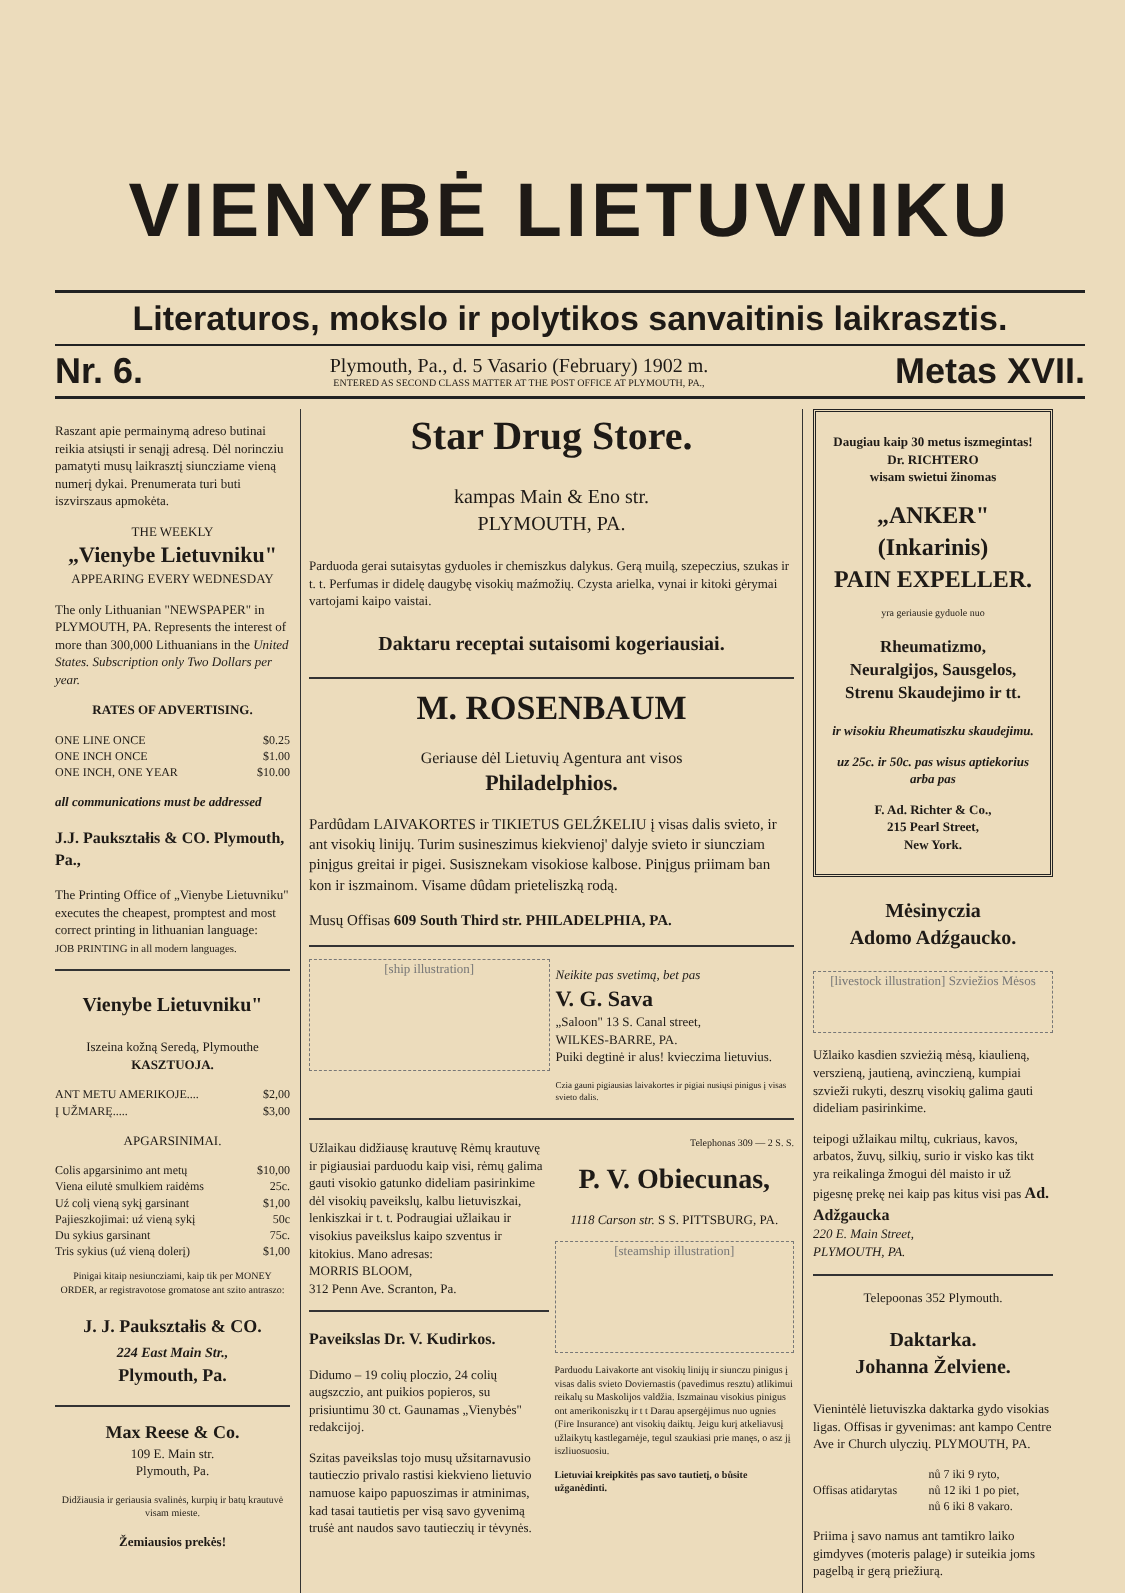VIENYBĖ LIETUVNIKU
Literaturos, mokslo ir polytikos sanvaitinis laikrasztis.
Nr. 6.
Plymouth, Pa., d. 5 Vasario (February) 1902 m.
ENTERED AS SECOND CLASS MATTER AT THE POST OFFICE AT PLYMOUTH, PA.,
Metas XVII.
Raszant apie permainymą adreso butinai reikia atsiųsti ir senąjį adresą. Dėl norincziu pamatyti musų laikrasztį siuncziame vieną numerį dykai. Prenumerata turi buti iszvirszaus apmokėta.
THE WEEKLY
„Vienybe Lietuvniku"
APPEARING EVERY WEDNESDAY
The only Lithuanian "NEWSPAPER" in PLYMOUTH, PA. Represents the interest of more than 300,000 Lithuanians in the United States. Subscription only Two Dollars per year.
RATES OF ADVERTISING.
| ONE LINE ONCE | $0.25 |
| ONE INCH ONCE | $1.00 |
| ONE INCH, ONE YEAR | $10.00 |
all communications must be addressed
J.J. Paukształis & CO. Plymouth, Pa.,
The Printing Office of „Vienybe Lietuvniku" executes the cheapest, promptest and most correct printing in lithuanian language:
JOB PRINTING in all modern languages.
Vienybe Lietuvniku"
Iszeina kožną Seredą, Plymouthe
KASZTUOJA.
| ANT METU AMERIKOJE.... | $2,00 |
| Į UŽMARĘ..... | $3,00 |
APGARSINIMAI.
| Colis apgarsinimo ant metų | $10,00 |
| Viena eilutė smulkiem raidėms | 25c. |
| Uź colį vieną sykį garsinant | $1,00 |
| Pajieszkojimai: uź vieną sykį | 50c |
| Du sykius garsinant | 75c. |
| Tris sykius (uź vieną dolerį) | $1,00 |
Pinigai kitaip nesiuncziami, kaip tik per MONEY ORDER, ar registravotose gromatose ant szito antraszo:
J. J. Paukształis & CO.
224 East Main Str.,
Plymouth, Pa.
Max Reese & Co.
109 E. Main str.
Plymouth, Pa.
Didžiausia ir geriausia svalinės, kurpių ir batų krautuvė visam mieste.
Žemiausios prekės!
Star Drug Store.
kampas Main & Eno str.
PLYMOUTH, PA.
Parduoda gerai sutaisytas gyduoles ir chemiszkus dalykus. Gerą muilą, szepeczius, szukas ir t. t. Perfumas ir didelę daugybę visokių maźmožių. Czysta arielka, vynai ir kitoki gėrymai vartojami kaipo vaistai.
Daktaru receptai sutaisomi kogeriausiai.
M. ROSENBAUM
Geriause dėl Lietuvių Agentura ant visos
Philadelphios.
Pardûdam LAIVAKORTES ir TIKIETUS GELŹKELIU į visas dalis svieto, ir ant visokių linijų. Turim susineszimus kiekvienoj' dalyje svieto ir siuncziam pinįgus greitai ir pigei. Susisznekam visokiose kalbose. Pinįgus priimam ban kon ir iszmainom. Visame dûdam prieteliszką rodą.
Musų Offisas 609 South Third str. PHILADELPHIA, PA.
[ship illustration]
Neikite pas svetimą, bet pas
V. G. Sava
„Saloon" 13 S. Canal street,
WILKES-BARRE, PA.
Puiki degtinė ir alus! kvieczima lietuvius.
Czia gauni pigiausias laivakortes ir pigiai nusiųsi pinigus į visas svieto dalis.
Užlaikau didžiausę krautuvę Rėmų krautuvę ir pigiausiai parduodu kaip visi, rėmų galima gauti visokio gatunko dideliam pasirinkime dėl visokių paveikslų, kalbu lietuviszkai, lenkiszkai ir t. t. Podraugiai užlaikau ir visokius paveikslus kaipo szventus ir kitokius. Mano adresas:
MORRIS BLOOM,
312 Penn Ave. Scranton, Pa.
Paveikslas Dr. V. Kudirkos.
Didumo – 19 colių ploczio, 24 colių augszczio, ant puikios popieros, su prisiuntimu 30 ct. Gaunamas „Vienybės" redakcijoj.
Szitas paveikslas tojo musų užsitarnavusio tautieczio privalo rastisi kiekvieno lietuvio namuose kaipo papuoszimas ir atminimas, kad tasai tautietis per visą savo gyvenimą truśė ant naudos savo tautieczių ir tėvynės.
Telephonas 309 — 2 S. S.
P. V. Obiecunas,
1118 Carson str. S S. PITTSBURG, PA.
[steamship illustration]
Parduodu Laivakorte ant visokių linijų ir siunczu pinigus į visas dalis svieto Doviernastis (pavedimus resztu) atlikimui reikalų su Maskolijos valdžia. Iszmainau visokius pinigus ont amerikoniszkų ir t t Darau apsergėjimus nuo ugnies (Fire Insurance) ant visokių daiktų. Jeigu kurį atkeliavusį užlaikytų kastlegarnėje, tegul szaukiasi prie manęs, o asz jį iszliuosuosiu.
Lietuviai kreipkitės pas savo tautietį, o bůsite užganėdinti.
Daugiau kaip 30 metus iszmegintas!
Dr. RICHTERO
wisam swietui žinomas
„ANKER" (Inkarinis)
PAIN EXPELLER.
yra geriausie gyduole nuo
Rheumatizmo,
Neuralgijos, Sausgelos,
Strenu Skaudejimo ir tt.
ir wisokiu Rheumatiszku skaudejimu.
uz 25c. ir 50c. pas wisus aptiekorius arba pas
F. Ad. Richter & Co.,
215 Pearl Street,
New York.
Mėsinyczia
Adomo Adźgaucko.
[livestock illustration] Szviežios Mėsos
Užlaiko kasdien szvieżią mėsą, kiaulieną, verszieną, jautieną, avinczieną, kumpiai szvieži rukyti, deszrų visokių galima gauti dideliam pasirinkime.
teipogi užlaikau miltų, cukriaus, kavos, arbatos, žuvų, silkių, surio ir visko kas tikt yra reikalinga žmogui dėl maisto ir už pigesnę prekę nei kaip pas kitus visi pas Ad. Adžgaucka
220 E. Main Street,
PLYMOUTH, PA.
Telepoonas 352 Plymouth.
Daktarka.
Johanna Želviene.
Vienintėlė lietuviszka daktarka gydo visokias ligas. Offisas ir gyvenimas: ant kampo Centre Ave ir Church ulyczių. PLYMOUTH, PA.
| Offisas atidarytas | nů 7 iki 9 ryto, |
| | nů 12 iki 1 po piet, |
| | nů 6 iki 8 vakaro. |
Priima į savo namus ant tamtikro laiko gimdyves (moteris palage) ir suteikia joms pagelbą ir gerą priežiurą.